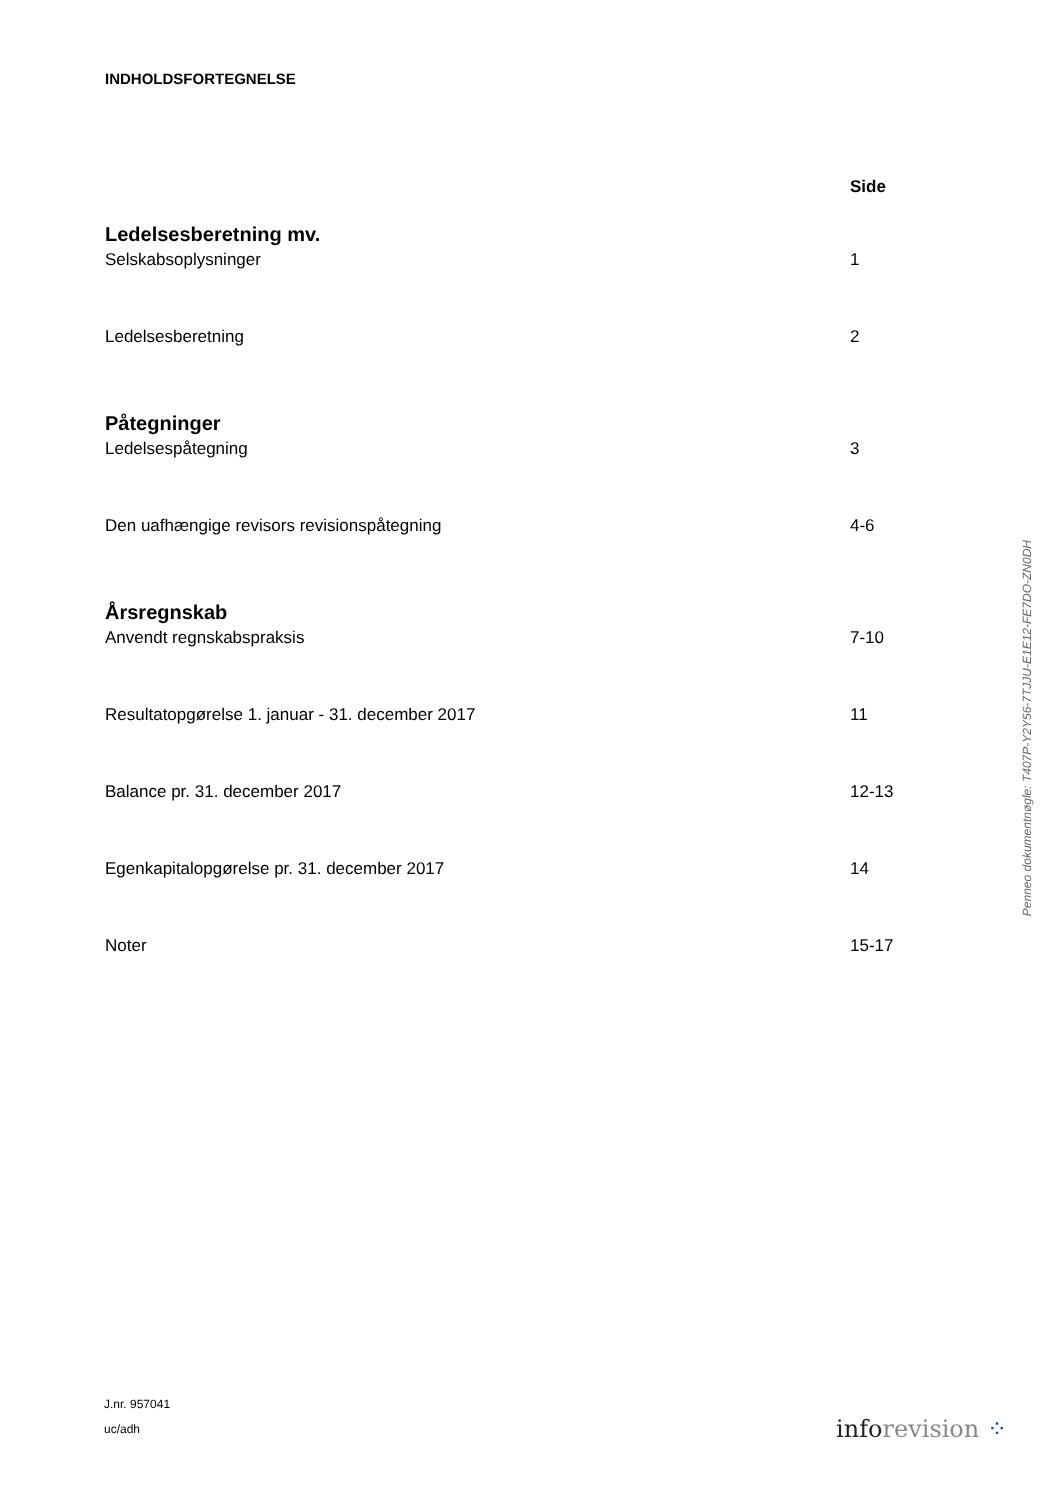INDHOLDSFORTEGNELSE
Side
Ledelsesberetning mv.
Selskabsoplysninger 1
Ledelsesberetning 2
Påtegninger
Ledelsespåtegning 3
Den uafhængige revisors revisionspåtegning 4-6
Årsregnskab
Anvendt regnskabspraksis 7-10
Resultatopgørelse 1. januar - 31. december 2017 11
Balance pr. 31. december 2017 12-13
Egenkapitalopgørelse pr. 31. december 2017 14
Noter 15-17
J.nr. 957041
uc/adh
info revision ⁘
Penneo dokumentnøgle: T407P-Y2Y56-7TJJU-E1E12-FE7DO-ZN0DH